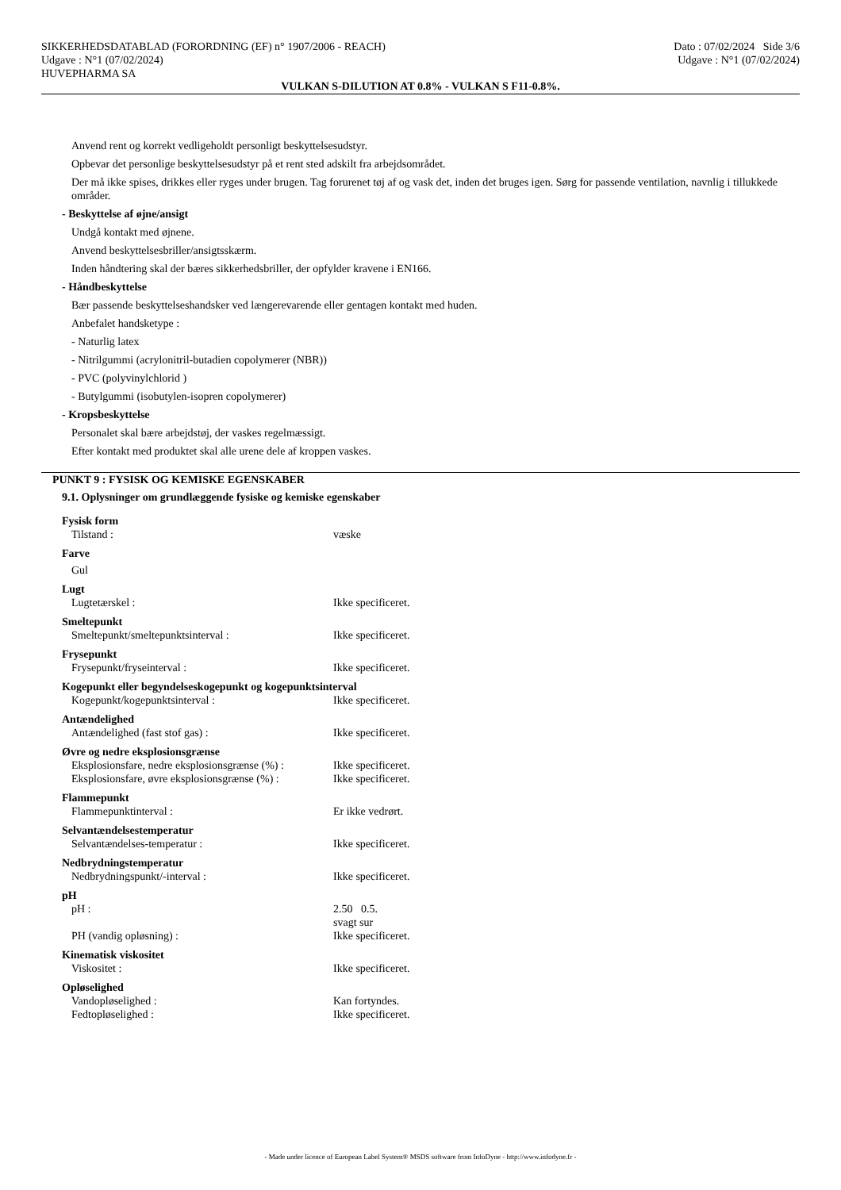SIKKERHEDSDATABLAD (FORORDNING (EF) n° 1907/2006 - REACH)
Udgave : N°1 (07/02/2024)
HUVEPHARMA SA
Dato : 07/02/2024 Side 3/6
Udgave : N°1 (07/02/2024)
VULKAN S-DILUTION AT 0.8% - VULKAN S F11-0.8%.
Anvend rent og korrekt vedligeholdt personligt beskyttelsesudstyr.
Opbevar det personlige beskyttelsesudstyr på et rent sted adskilt fra arbejdsområdet.
Der må ikke spises, drikkes eller ryges under brugen. Tag forurenet tøj af og vask det, inden det bruges igen. Sørg for passende ventilation, navnlig i tillukkede områder.
- Beskyttelse af øjne/ansigt
Undgå kontakt med øjnene.
Anvend beskyttelsesbriller/ansigtsskærm.
Inden håndtering skal der bæres sikkerhedsbriller, der opfylder kravene i EN166.
- Håndbeskyttelse
Bær passende beskyttelseshandsker ved længerevarende eller gentagen kontakt med huden.
Anbefalet handsketype :
- Naturlig latex
- Nitrilgummi (acrylonitril-butadien copolymerer (NBR))
- PVC (polyvinylchlorid )
- Butylgummi (isobutylen-isopren copolymerer)
- Kropsbeskyttelse
Personalet skal bære arbejdstøj, der vaskes regelmæssigt.
Efter kontakt med produktet skal alle urene dele af kroppen vaskes.
PUNKT 9 : FYSISK OG KEMISKE EGENSKABER
9.1. Oplysninger om grundlæggende fysiske og kemiske egenskaber
| Fysisk form | |
| Tilstand : | væske |
| Farve | |
| Gul | |
| Lugt | |
| Lugtetærskel : | Ikke specificeret. |
| Smeltepunkt | |
| Smeltepunkt/smeltepunktsinterval : | Ikke specificeret. |
| Frysepunkt | |
| Frysepunkt/fryseinterval : | Ikke specificeret. |
| Kogepunkt eller begyndelseskogepunkt og kogepunktsinterval | |
| Kogepunkt/kogepunktsinterval : | Ikke specificeret. |
| Antændelighed | |
| Antændelighed (fast stof gas) : | Ikke specificeret. |
| Øvre og nedre eksplosionsgrænse | |
| Eksplosionsfare, nedre eksplosionsgrænse (%) : | Ikke specificeret. |
| Eksplosionsfare, øvre eksplosionsgrænse (%) : | Ikke specificeret. |
| Flammepunkt | |
| Flammepunktinterval : | Er ikke vedrørt. |
| Selvantændelsestemperatur | |
| Selvantændelses-temperatur : | Ikke specificeret. |
| Nedbrydningstemperatur | |
| Nedbrydningspunkt/-interval : | Ikke specificeret. |
| pH | |
| pH : | 2.50 0.5. svagt sur |
| PH (vandig opløsning) : | Ikke specificeret. |
| Kinematisk viskositet | |
| Viskositet : | Ikke specificeret. |
| Opløselighed | |
| Vandopløselighed : | Kan fortyndes. |
| Fedtopløselighed : | Ikke specificeret. |
- Made under licence of European Label System® MSDS software from InfoDyne - http://www.infodyne.fr -